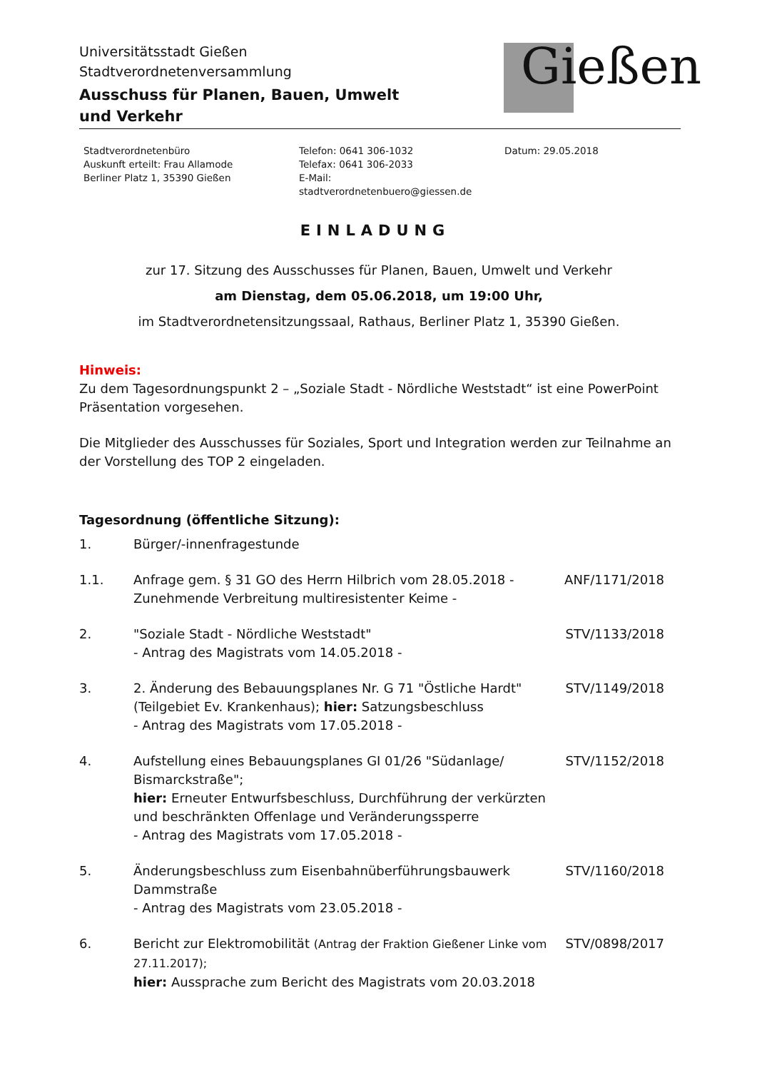Universitätsstadt Gießen
Stadtverordnetenversammlung
Ausschuss für Planen, Bauen, Umwelt
und Verkehr
Gießen
Stadtverordnetenbüro
Auskunft erteilt: Frau Allamode
Berliner Platz 1, 35390 Gießen
Telefon: 0641 306-1032
Telefax: 0641 306-2033
E-Mail: stadtverordnetenbuero@giessen.de
Datum: 29.05.2018
EINLADUNG
zur 17. Sitzung des Ausschusses für Planen, Bauen, Umwelt und Verkehr
am Dienstag, dem 05.06.2018, um 19:00 Uhr,
im Stadtverordnetensitzungssaal, Rathaus, Berliner Platz 1, 35390 Gießen.
Hinweis:
Zu dem Tagesordnungspunkt 2 – „Soziale Stadt - Nördliche Weststadt“ ist eine PowerPoint Präsentation vorgesehen.
Die Mitglieder des Ausschusses für Soziales, Sport und Integration werden zur Teilnahme an der Vorstellung des TOP 2 eingeladen.
Tagesordnung (öffentliche Sitzung):
| 1. | Bürger/-innenfragestunde | |
| 1.1. | Anfrage gem. § 31 GO des Herrn Hilbrich vom 28.05.2018 - Zunehmende Verbreitung multiresistenter Keime - | ANF/1171/2018 |
| 2. | "Soziale Stadt - Nördliche Weststadt" - Antrag des Magistrats vom 14.05.2018 - | STV/1133/2018 |
| 3. | 2. Änderung des Bebauungsplanes Nr. G 71 "Östliche Hardt" (Teilgebiet Ev. Krankenhaus); hier: Satzungsbeschluss - Antrag des Magistrats vom 17.05.2018 - | STV/1149/2018 |
| 4. | Aufstellung eines Bebauungsplanes GI 01/26 "Südanlage/ Bismarckstraße"; hier: Erneuter Entwurfsbeschluss, Durchführung der verkürzten und beschränkten Offenlage und Veränderungssperre - Antrag des Magistrats vom 17.05.2018 - | STV/1152/2018 |
| 5. | Änderungsbeschluss zum Eisenbahnüberführungsbauwerk Dammstraße - Antrag des Magistrats vom 23.05.2018 - | STV/1160/2018 |
| 6. | Bericht zur Elektromobilität (Antrag der Fraktion Gießener Linke vom 27.11.2017); hier: Aussprache zum Bericht des Magistrats vom 20.03.2018 | STV/0898/2017 |